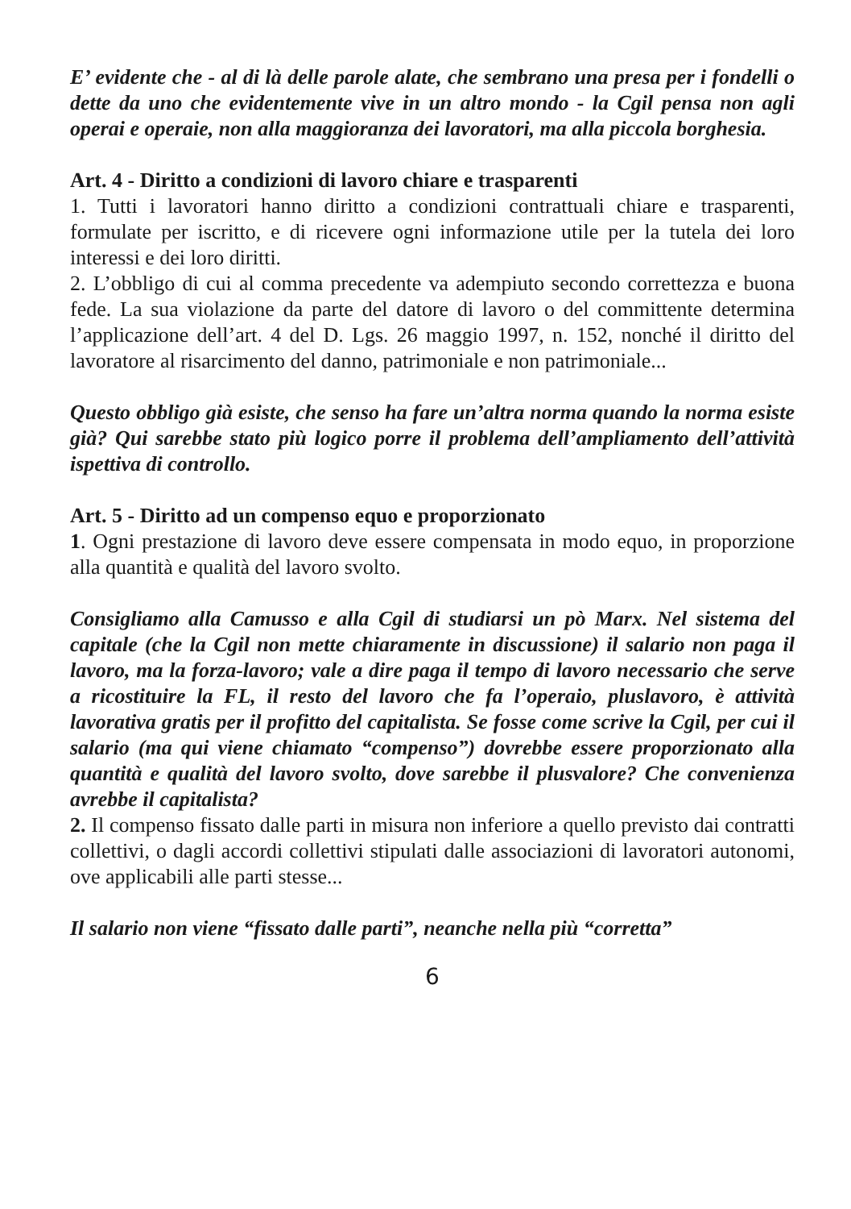E’ evidente che - al di là delle parole alate, che sembrano una presa per i fondelli o dette da uno che evidentemente vive in un altro mondo - la Cgil pensa non agli operai e operaie, non alla maggioranza dei lavoratori, ma alla piccola borghesia.
Art. 4 - Diritto a condizioni di lavoro chiare e trasparenti
1. Tutti i lavoratori hanno diritto a condizioni contrattuali chiare e trasparenti, formulate per iscritto, e di ricevere ogni informazione utile per la tutela dei loro interessi e dei loro diritti.
2. L’obbligo di cui al comma precedente va adempiuto secondo correttezza e buona fede. La sua violazione da parte del datore di lavoro o del committente determina l’applicazione dell’art. 4 del D. Lgs. 26 maggio 1997, n. 152, nonché il diritto del lavoratore al risarcimento del danno, patrimoniale e non patrimoniale...
Questo obbligo già esiste, che senso ha fare un’altra norma quando la norma esiste già? Qui sarebbe stato più logico porre il problema dell’ampliamento dell’attività ispettiva di controllo.
Art. 5 - Diritto ad un compenso equo e proporzionato
1. Ogni prestazione di lavoro deve essere compensata in modo equo, in proporzione alla quantità e qualità del lavoro svolto.
Consigliamo alla Camusso e alla Cgil di studiarsi un pò Marx. Nel sistema del capitale (che la Cgil non mette chiaramente in discussione) il salario non paga il lavoro, ma la forza-lavoro; vale a dire paga il tempo di lavoro necessario che serve a ricostituire la FL, il resto del lavoro che fa l’operaio, pluslavoro, è attività lavorativa gratis per il profitto del capitalista. Se fosse come scrive la Cgil, per cui il salario (ma qui viene chiamato “compenso”) dovrebbe essere proporzionato alla quantità e qualità del lavoro svolto, dove sarebbe il plusvalore? Che convenienza avrebbe il capitalista?
2. Il compenso fissato dalle parti in misura non inferiore a quello previsto dai contratti collettivi, o dagli accordi collettivi stipulati dalle associazioni di lavoratori autonomi, ove applicabili alle parti stesse...
Il salario non viene “fissato dalle parti”, neanche nella più “corretta”
6